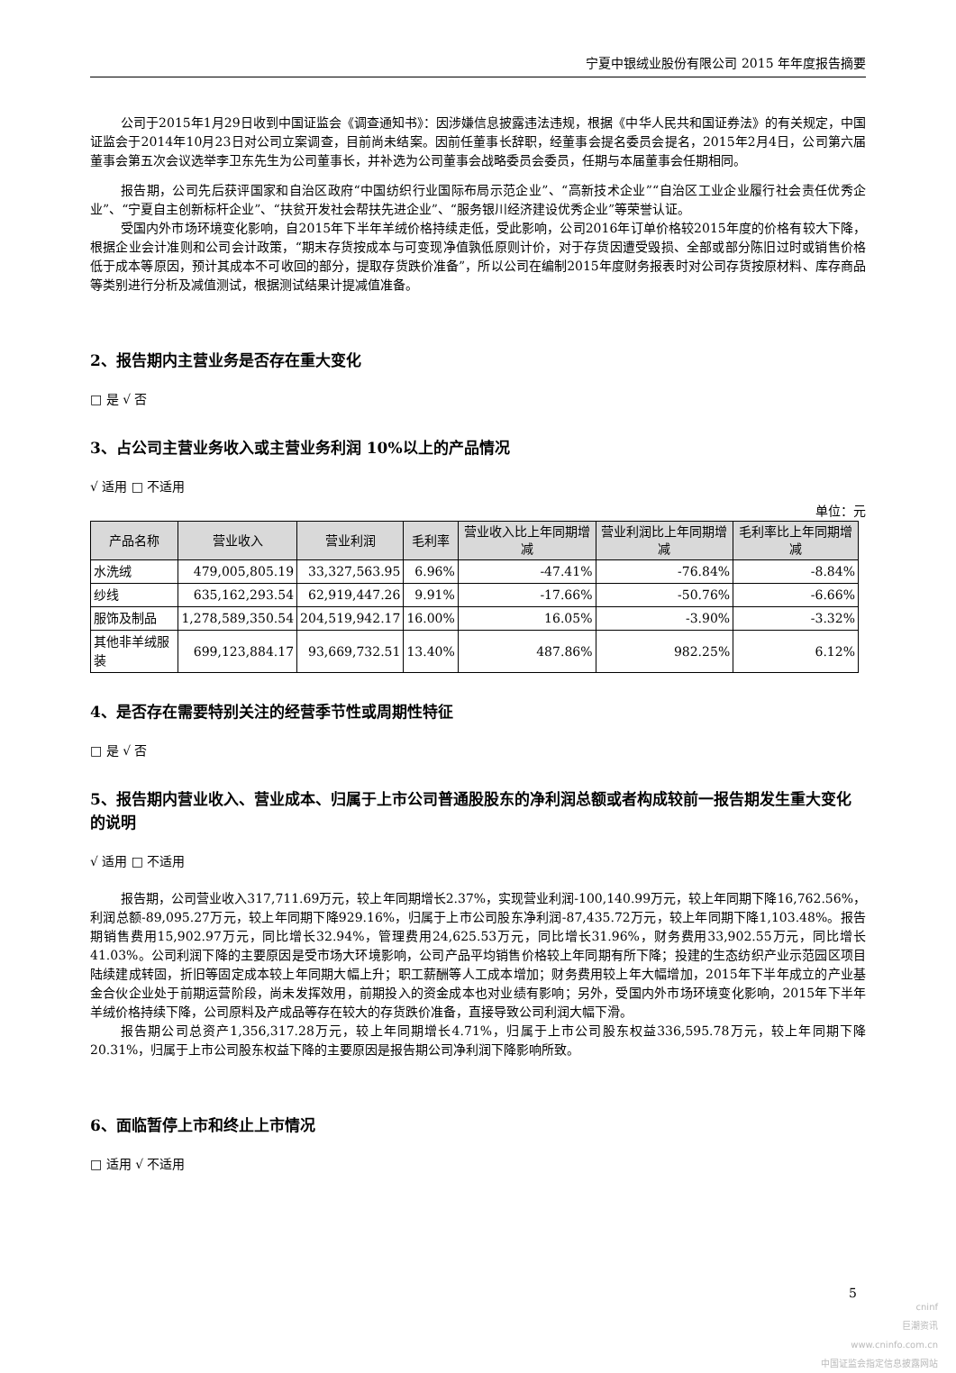宁夏中银绒业股份有限公司 2015 年年度报告摘要
公司于2015年1月29日收到中国证监会《调查通知书》：因涉嫌信息披露违法违规，根据《中华人民共和国证券法》的有关规定，中国证监会于2014年10月23日对公司立案调查，目前尚未结案。因前任董事长辞职，经董事会提名委员会提名，2015年2月4日，公司第六届董事会第五次会议选举李卫东先生为公司董事长，并补选为公司董事会战略委员会委员，任期与本届董事会任期相同。
报告期，公司先后获评国家和自治区政府“中国纺织行业国际布局示范企业”、“高新技术企业”“自治区工业企业履行社会责任优秀企业”、“宁夏自主创新标杆企业”、“扶贫开发社会帮扶先进企业”、“服务银川经济建设优秀企业”等荣誉认证。
受国内外市场环境变化影响，自2015年下半年羊绒价格持续走低，受此影响，公司2016年订单价格较2015年度的价格有较大下降，根据企业会计准则和公司会计政策，“期末存货按成本与可变现净值孰低原则计价，对于存货因遭受毁损、全部或部分陈旧过时或销售价格低于成本等原因，预计其成本不可收回的部分，提取存货跌价准备”，所以公司在编制2015年度财务报表时对公司存货按原材料、库存商品等类别进行分析及减值测试，根据测试结果计提减值准备。
2、报告期内主营业务是否存在重大变化
□ 是 √ 否
3、占公司主营业务收入或主营业务利润 10%以上的产品情况
√ 适用 □ 不适用
单位：元
| 产品名称 | 营业收入 | 营业利润 | 毛利率 | 营业收入比上年同期增减 | 营业利润比上年同期增减 | 毛利率比上年同期增减 |
| --- | --- | --- | --- | --- | --- | --- |
| 水洗绒 | 479,005,805.19 | 33,327,563.95 | 6.96% | -47.41% | -76.84% | -8.84% |
| 纱线 | 635,162,293.54 | 62,919,447.26 | 9.91% | -17.66% | -50.76% | -6.66% |
| 服饰及制品 | 1,278,589,350.54 | 204,519,942.17 | 16.00% | 16.05% | -3.90% | -3.32% |
| 其他非羊绒服装 | 699,123,884.17 | 93,669,732.51 | 13.40% | 487.86% | 982.25% | 6.12% |
4、是否存在需要特别关注的经营季节性或周期性特征
□ 是 √ 否
5、报告期内营业收入、营业成本、归属于上市公司普通股股东的净利润总额或者构成较前一报告期发生重大变化的说明
√ 适用 □ 不适用
报告期，公司营业收入317,711.69万元，较上年同期增长2.37%，实现营业利润-100,140.99万元，较上年同期下降16,762.56%，利润总额-89,095.27万元，较上年同期下降929.16%，归属于上市公司股东净利润-87,435.72万元，较上年同期下降1,103.48%。报告期销售费用15,902.97万元，同比增长32.94%，管理费用24,625.53万元，同比增长31.96%，财务费用33,902.55万元，同比增长41.03%。公司利润下降的主要原因是受市场大环境影响，公司产品平均销售价格较上年同期有所下降；投建的生态纺织产业示范园区项目陆续建成转固，折旧等固定成本较上年同期大幅上升；职工薪酬等人工成本增加；财务费用较上年大幅增加，2015年下半年成立的产业基金合伙企业处于前期运营阶段，尚未发挥效用，前期投入的资金成本也对业绩有影响；另外，受国内外市场环境变化影响，2015年下半年羊绒价格持续下降，公司原料及产成品等存在较大的存货跌价准备，直接导致公司利润大幅下滑。
报告期公司总资产1,356,317.28万元，较上年同期增长4.71%，归属于上市公司股东权益336,595.78万元，较上年同期下降20.31%，归属于上市公司股东权益下降的主要原因是报告期公司净利润下降影响所致。
6、面临暂停上市和终止上市情况
□ 适用 √ 不适用
5
cninf
巨潮资讯
www.cninfo.com.cn
中国证监会指定信息披露网站